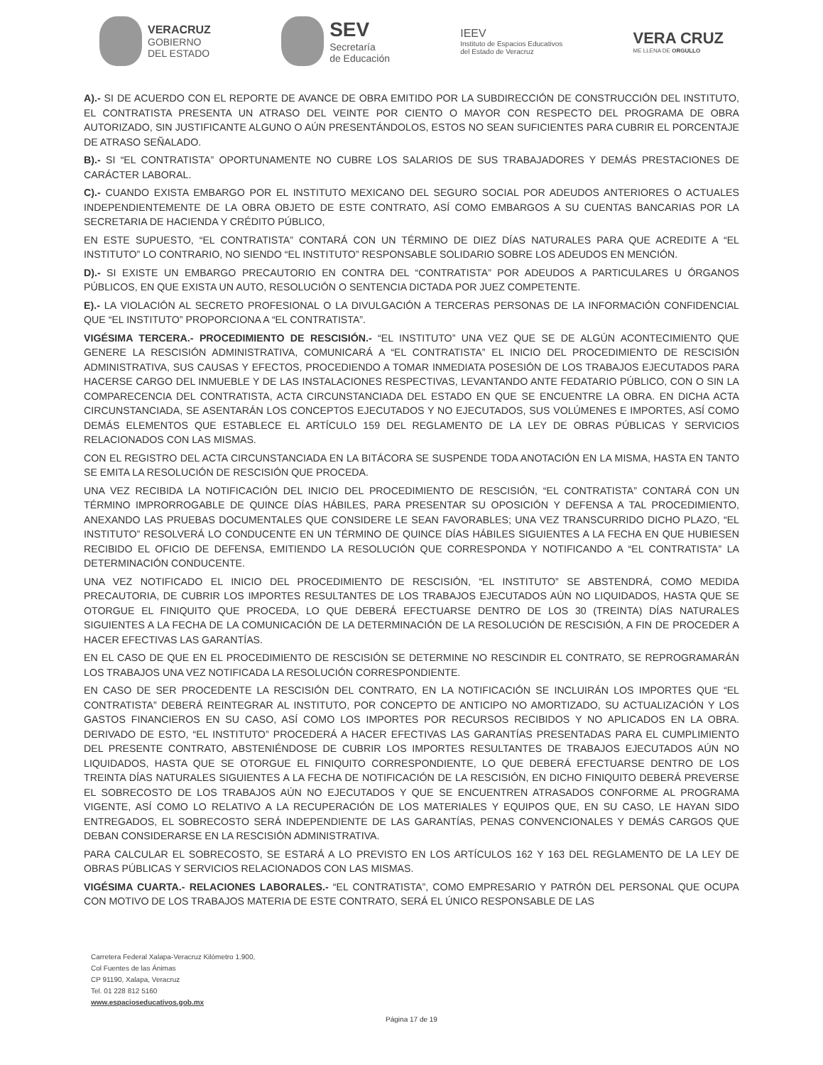VERACRUZ
GOBIERNO
DEL ESTADO
SEV
Secretaría
de Educación
IEEV
Instituto de Espacios Educativos
del Estado de Veracruz
VERA CRUZ
ME LLENA DE ORGULLO
A).- SI DE ACUERDO CON EL REPORTE DE AVANCE DE OBRA EMITIDO POR LA SUBDIRECCIÓN DE CONSTRUCCIÓN DEL INSTITUTO, EL CONTRATISTA PRESENTA UN ATRASO DEL VEINTE POR CIENTO O MAYOR CON RESPECTO DEL PROGRAMA DE OBRA AUTORIZADO, SIN JUSTIFICANTE ALGUNO O AÚN PRESENTÁNDOLOS, ESTOS NO SEAN SUFICIENTES PARA CUBRIR EL PORCENTAJE DE ATRASO SEÑALADO.
B).- SI “EL CONTRATISTA” OPORTUNAMENTE NO CUBRE LOS SALARIOS DE SUS TRABAJADORES Y DEMÁS PRESTACIONES DE CARÁCTER LABORAL.
C).- CUANDO EXISTA EMBARGO POR EL INSTITUTO MEXICANO DEL SEGURO SOCIAL POR ADEUDOS ANTERIORES O ACTUALES INDEPENDIENTEMENTE DE LA OBRA OBJETO DE ESTE CONTRATO, ASÍ COMO EMBARGOS A SU CUENTAS BANCARIAS POR LA SECRETARIA DE HACIENDA Y CRÉDITO PÚBLICO,
EN ESTE SUPUESTO, “EL CONTRATISTA” CONTARÁ CON UN TÉRMINO DE DIEZ DÍAS NATURALES PARA QUE ACREDITE A “EL INSTITUTO” LO CONTRARIO, NO SIENDO “EL INSTITUTO” RESPONSABLE SOLIDARIO SOBRE LOS ADEUDOS EN MENCIÓN.
D).- SI EXISTE UN EMBARGO PRECAUTORIO EN CONTRA DEL “CONTRATISTA” POR ADEUDOS A PARTICULARES U ÓRGANOS PÚBLICOS, EN QUE EXISTA UN AUTO, RESOLUCIÓN O SENTENCIA DICTADA POR JUEZ COMPETENTE.
E).- LA VIOLACIÓN AL SECRETO PROFESIONAL O LA DIVULGACIÓN A TERCERAS PERSONAS DE LA INFORMACIÓN CONFIDENCIAL QUE “EL INSTITUTO” PROPORCIONA A “EL CONTRATISTA”.
VIGÉSIMA TERCERA.- PROCEDIMIENTO DE RESCISIÓN.- “EL INSTITUTO” UNA VEZ QUE SE DE ALGÚN ACONTECIMIENTO QUE GENERE LA RESCISIÓN ADMINISTRATIVA, COMUNICARÁ A “EL CONTRATISTA” EL INICIO DEL PROCEDIMIENTO DE RESCISIÓN ADMINISTRATIVA, SUS CAUSAS Y EFECTOS, PROCEDIENDO A TOMAR INMEDIATA POSESIÓN DE LOS TRABAJOS EJECUTADOS PARA HACERSE CARGO DEL INMUEBLE Y DE LAS INSTALACIONES RESPECTIVAS, LEVANTANDO ANTE FEDATARIO PÚBLICO, CON O SIN LA COMPARECENCIA DEL CONTRATISTA, ACTA CIRCUNSTANCIADA DEL ESTADO EN QUE SE ENCUENTRE LA OBRA. EN DICHA ACTA CIRCUNSTANCIADA, SE ASENTARÁN LOS CONCEPTOS EJECUTADOS Y NO EJECUTADOS, SUS VOLÚMENES E IMPORTES, ASÍ COMO DEMÁS ELEMENTOS QUE ESTABLECE EL ARTÍCULO 159 DEL REGLAMENTO DE LA LEY DE OBRAS PÚBLICAS Y SERVICIOS RELACIONADOS CON LAS MISMAS.
CON EL REGISTRO DEL ACTA CIRCUNSTANCIADA EN LA BITÁCORA SE SUSPENDE TODA ANOTACIÓN EN LA MISMA, HASTA EN TANTO SE EMITA LA RESOLUCIÓN DE RESCISIÓN QUE PROCEDA.
UNA VEZ RECIBIDA LA NOTIFICACIÓN DEL INICIO DEL PROCEDIMIENTO DE RESCISIÓN, “EL CONTRATISTA” CONTARÁ CON UN TÉRMINO IMPRORROGABLE DE QUINCE DÍAS HÁBILES, PARA PRESENTAR SU OPOSICIÓN Y DEFENSA A TAL PROCEDIMIENTO, ANEXANDO LAS PRUEBAS DOCUMENTALES QUE CONSIDERE LE SEAN FAVORABLES; UNA VEZ TRANSCURRIDO DICHO PLAZO, “EL INSTITUTO” RESOLVERÁ LO CONDUCENTE EN UN TÉRMINO DE QUINCE DÍAS HÁBILES SIGUIENTES A LA FECHA EN QUE HUBIESEN RECIBIDO EL OFICIO DE DEFENSA, EMITIENDO LA RESOLUCIÓN QUE CORRESPONDA Y NOTIFICANDO A “EL CONTRATISTA” LA DETERMINACIÓN CONDUCENTE.
UNA VEZ NOTIFICADO EL INICIO DEL PROCEDIMIENTO DE RESCISIÓN, “EL INSTITUTO” SE ABSTENDRÁ, COMO MEDIDA PRECAUTORIA, DE CUBRIR LOS IMPORTES RESULTANTES DE LOS TRABAJOS EJECUTADOS AÚN NO LIQUIDADOS, HASTA QUE SE OTORGUE EL FINIQUITO QUE PROCEDA, LO QUE DEBERÁ EFECTUARSE DENTRO DE LOS 30 (TREINTA) DÍAS NATURALES SIGUIENTES A LA FECHA DE LA COMUNICACIÓN DE LA DETERMINACIÓN DE LA RESOLUCIÓN DE RESCISIÓN, A FIN DE PROCEDER A HACER EFECTIVAS LAS GARANTÍAS.
EN EL CASO DE QUE EN EL PROCEDIMIENTO DE RESCISIÓN SE DETERMINE NO RESCINDIR EL CONTRATO, SE REPROGRAMARÁN LOS TRABAJOS UNA VEZ NOTIFICADA LA RESOLUCIÓN CORRESPONDIENTE.
EN CASO DE SER PROCEDENTE LA RESCISIÓN DEL CONTRATO, EN LA NOTIFICACIÓN SE INCLUIRÁN LOS IMPORTES QUE “EL CONTRATISTA” DEBERÁ REINTEGRAR AL INSTITUTO, POR CONCEPTO DE ANTICIPO NO AMORTIZADO, SU ACTUALIZACIÓN Y LOS GASTOS FINANCIEROS EN SU CASO, ASÍ COMO LOS IMPORTES POR RECURSOS RECIBIDOS Y NO APLICADOS EN LA OBRA. DERIVADO DE ESTO, “EL INSTITUTO” PROCEDERÁ A HACER EFECTIVAS LAS GARANTÍAS PRESENTADAS PARA EL CUMPLIMIENTO DEL PRESENTE CONTRATO, ABSTENIÉNDOSE DE CUBRIR LOS IMPORTES RESULTANTES DE TRABAJOS EJECUTADOS AÚN NO LIQUIDADOS, HASTA QUE SE OTORGUE EL FINIQUITO CORRESPONDIENTE, LO QUE DEBERÁ EFECTUARSE DENTRO DE LOS TREINTA DÍAS NATURALES SIGUIENTES A LA FECHA DE NOTIFICACIÓN DE LA RESCISIÓN, EN DICHO FINIQUITO DEBERÁ PREVERSE EL SOBRECOSTO DE LOS TRABAJOS AÚN NO EJECUTADOS Y QUE SE ENCUENTREN ATRASADOS CONFORME AL PROGRAMA VIGENTE, ASÍ COMO LO RELATIVO A LA RECUPERACIÓN DE LOS MATERIALES Y EQUIPOS QUE, EN SU CASO, LE HAYAN SIDO ENTREGADOS, EL SOBRECOSTO SERÁ INDEPENDIENTE DE LAS GARANTÍAS, PENAS CONVENCIONALES Y DEMÁS CARGOS QUE DEBAN CONSIDERARSE EN LA RESCISIÓN ADMINISTRATIVA.
PARA CALCULAR EL SOBRECOSTO, SE ESTARÁ A LO PREVISTO EN LOS ARTÍCULOS 162 Y 163 DEL REGLAMENTO DE LA LEY DE OBRAS PÚBLICAS Y SERVICIOS RELACIONADOS CON LAS MISMAS.
VIGÉSIMA CUARTA.- RELACIONES LABORALES.- “EL CONTRATISTA”, COMO EMPRESARIO Y PATRÓN DEL PERSONAL QUE OCUPA CON MOTIVO DE LOS TRABAJOS MATERIA DE ESTE CONTRATO, SERÁ EL ÚNICO RESPONSABLE DE LAS
Carretera Federal Xalapa-Veracruz Kilómetro 1.900,
Col Fuentes de las Ánimas
CP 91190, Xalapa, Veracruz
Tel. 01 228 812 5160
www.espacioseducativos.gob.mx
Página 17 de 19